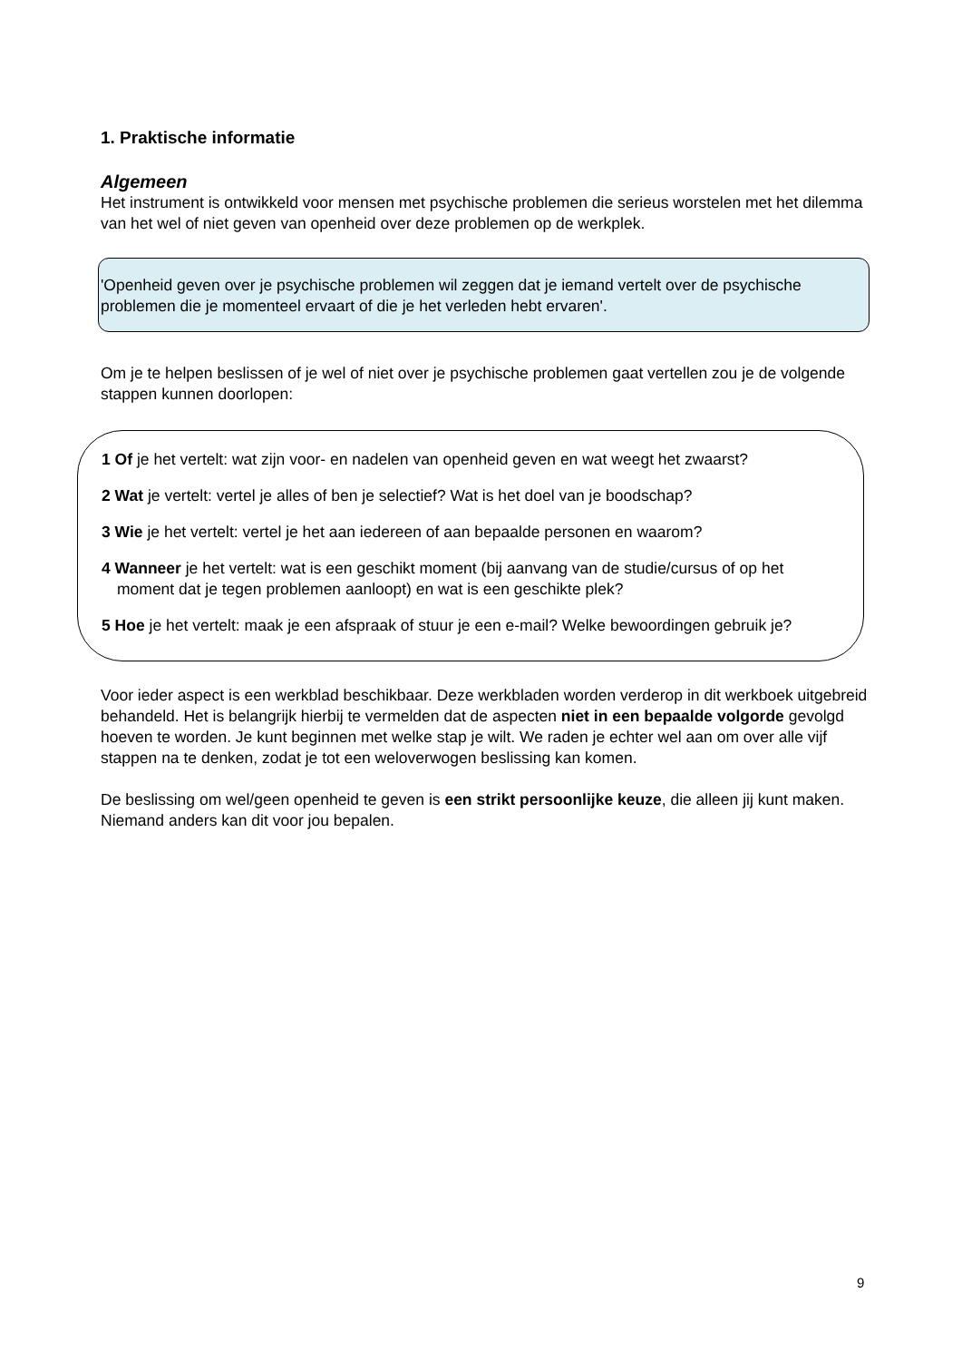1. Praktische informatie
Algemeen
Het instrument is ontwikkeld voor mensen met psychische problemen die serieus worstelen met het dilemma van het wel of niet geven van openheid over deze problemen op de werkplek.
'Openheid geven over je psychische problemen wil zeggen dat je iemand vertelt over de psychische problemen die je momenteel ervaart of die je het verleden hebt ervaren'.
Om je te helpen beslissen of je wel of niet over je psychische problemen gaat vertellen zou je de volgende stappen kunnen doorlopen:
1 Of je het vertelt: wat zijn voor- en nadelen van openheid geven en wat weegt het zwaarst?
2 Wat je vertelt: vertel je alles of ben je selectief? Wat is het doel van je boodschap?
3 Wie je het vertelt: vertel je het aan iedereen of aan bepaalde personen en waarom?
4 Wanneer je het vertelt: wat is een geschikt moment (bij aanvang van de studie/cursus of op het moment dat je tegen problemen aanloopt) en wat is een geschikte plek?
5 Hoe je het vertelt: maak je een afspraak of stuur je een e-mail? Welke bewoordingen gebruik je?
Voor ieder aspect is een werkblad beschikbaar. Deze werkbladen worden verderop in dit werkboek uitgebreid behandeld. Het is belangrijk hierbij te vermelden dat de aspecten niet in een bepaalde volgorde gevolgd hoeven te worden. Je kunt beginnen met welke stap je wilt. We raden je echter wel aan om over alle vijf stappen na te denken, zodat je tot een weloverwogen beslissing kan komen.
De beslissing om wel/geen openheid te geven is een strikt persoonlijke keuze, die alleen jij kunt maken. Niemand anders kan dit voor jou bepalen.
9